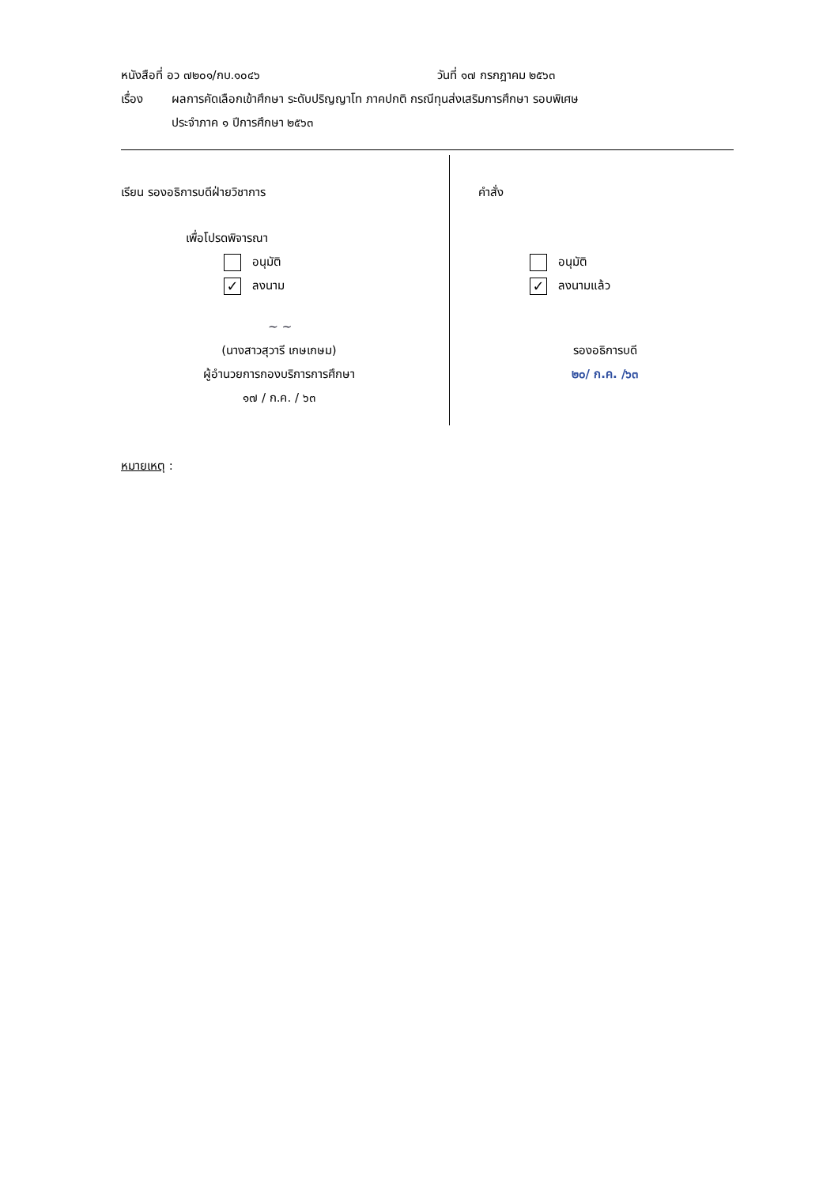หนังสือที่ อว ๗๒๐๑/กบ.๑๐๔๖ วันที่ ๑๗ กรกฎาคม ๒๕๖๓
เรื่อง ผลการคัดเลือกเข้าศึกษา ระดับปริญญาโท ภาคปกติ กรณีทุนส่งเสริมการศึกษา รอบพิเศษ
ประจำภาค ๑ ปีการศึกษา ๒๕๖๓
เรียน รองอธิการบดีฝ่ายวิชาการ
เพื่อโปรดพิจารณา
อนุมัติ
✓ ลงนาม
~ ~
(นางสาวสุวารี เกษเกษม)
ผู้อำนวยการกองบริการการศึกษา
๑๗ / ก.ค. / ๖๓
คำสั่ง
อนุมัติ
✓ ลงนามแล้ว
รองอธิการบดี
๒๐/ ก.ค. /๖๓
หมายเหตุ :